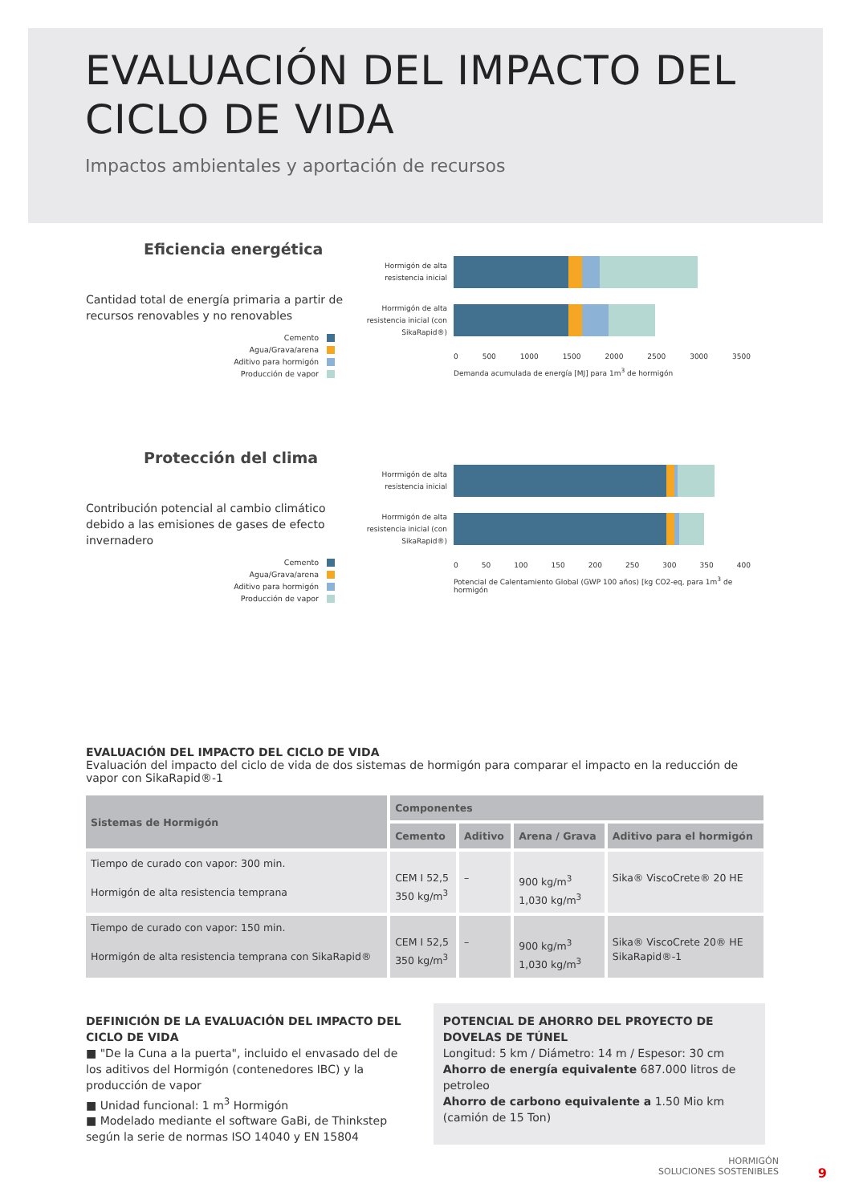EVALUACIÓN DEL IMPACTO DEL
CICLO DE VIDA
Impactos ambientales y aportación de recursos
Eficiencia energética
Cantidad total de energía primaria a partir de recursos renovables y no renovables
Cemento
Agua/Grava/arena
Aditivo para hormigón
Producción de vapor
Hormigón de alta resistencia inicial
Horrmigón de alta resistencia inicial (con SikaRapid®)
0 500 1000 1500 2000 2500 3000 3500
Demanda acumulada de energía [MJ] para 1m<sup>3</sup> de hormigón
Protección del clima
Contribución potencial al cambio climático debido a las emisiones de gases de efecto invernadero
Cemento
Agua/Grava/arena
Aditivo para hormigón
Producción de vapor
Horrmigón de alta resistencia inicial
Horrmigón de alta resistencia inicial (con SikaRapid®)
0 50 100 150 200 250 300 350 400
Potencial de Calentamiento Global (GWP 100 años) [kg CO2-eq, para 1m<sup>3</sup> de hormigón
EVALUACIÓN DEL IMPACTO DEL CICLO DE VIDA
Evaluación del impacto del ciclo de vida de dos sistemas de hormigón para comparar el impacto en la reducción de vapor con SikaRapid®-1
| Sistemas de Hormigón | Componentes | | | |
| --- | --- | --- | --- | --- |
| | Cemento | Aditivo | Arena / Grava | Aditivo para el hormigón |
| Tiempo de curado con vapor: 300 min. Hormigón de alta resistencia temprana | CEM I 52,5 350 kg/m<sup>3</sup> | – | 900 kg/m<sup>3</sup> 1,030 kg/m<sup>3</sup> | Sika® ViscoCrete® 20 HE |
| Tiempo de curado con vapor: 150 min. Hormigón de alta resistencia temprana con SikaRapid® | CEM I 52,5 350 kg/m<sup>3</sup> | – | 900 kg/m<sup>3</sup> 1,030 kg/m<sup>3</sup> | Sika® ViscoCrete 20® HE SikaRapid®-1 |
DEFINICIÓN DE LA EVALUACIÓN DEL IMPACTO DEL CICLO DE VIDA
■ "De la Cuna a la puerta", incluido el envasado del de los aditivos del Hormigón (contenedores IBC) y la producción de vapor
■ Unidad funcional: 1 m<sup>3</sup> Hormigón
■ Modelado mediante el software GaBi, de Thinkstep según la serie de normas ISO 14040 y EN 15804
POTENCIAL DE AHORRO DEL PROYECTO DE DOVELAS DE TÚNEL
Longitud: 5 km / Diámetro: 14 m / Espesor: 30 cm
Ahorro de energía equivalente 687.000 litros de petroleo
Ahorro de carbono equivalente a 1.50 Mio km
(camión de 15 Ton)
HORMIGÓN
SOLUCIONES SOSTENIBLES
9